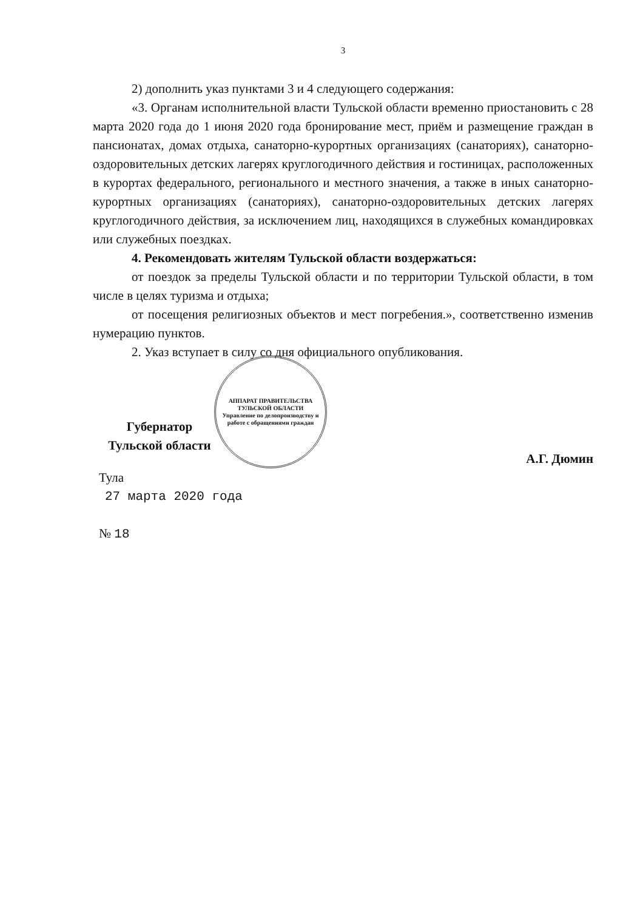3
2) дополнить указ пунктами 3 и 4 следующего содержания:
«3. Органам исполнительной власти Тульской области временно приостановить с 28 марта 2020 года до 1 июня 2020 года бронирование мест, приём и размещение граждан в пансионатах, домах отдыха, санаторно-курортных организациях (санаториях), санаторно-оздоровительных детских лагерях круглогодичного действия и гостиницах, расположенных в курортах федерального, регионального и местного значения, а также в иных санаторно-курортных организациях (санаториях), санаторно-оздоровительных детских лагерях круглогодичного действия, за исключением лиц, находящихся в служебных командировках или служебных поездках.
4. Рекомендовать жителям Тульской области воздержаться:
от поездок за пределы Тульской области и по территории Тульской области, в том числе в целях туризма и отдыха;
от посещения религиозных объектов и мест погребения.», соответственно изменив нумерацию пунктов.
2. Указ вступает в силу со дня официального опубликования.
Губернатор
Тульской области
АППАРАТ ПРАВИТЕЛЬСТВА ТУЛЬСКОЙ ОБЛАСТИ
Управление по делопроизводству и работе с обращениями граждан
А.Г. Дюмин
Тула
27 марта 2020 года
№ 18